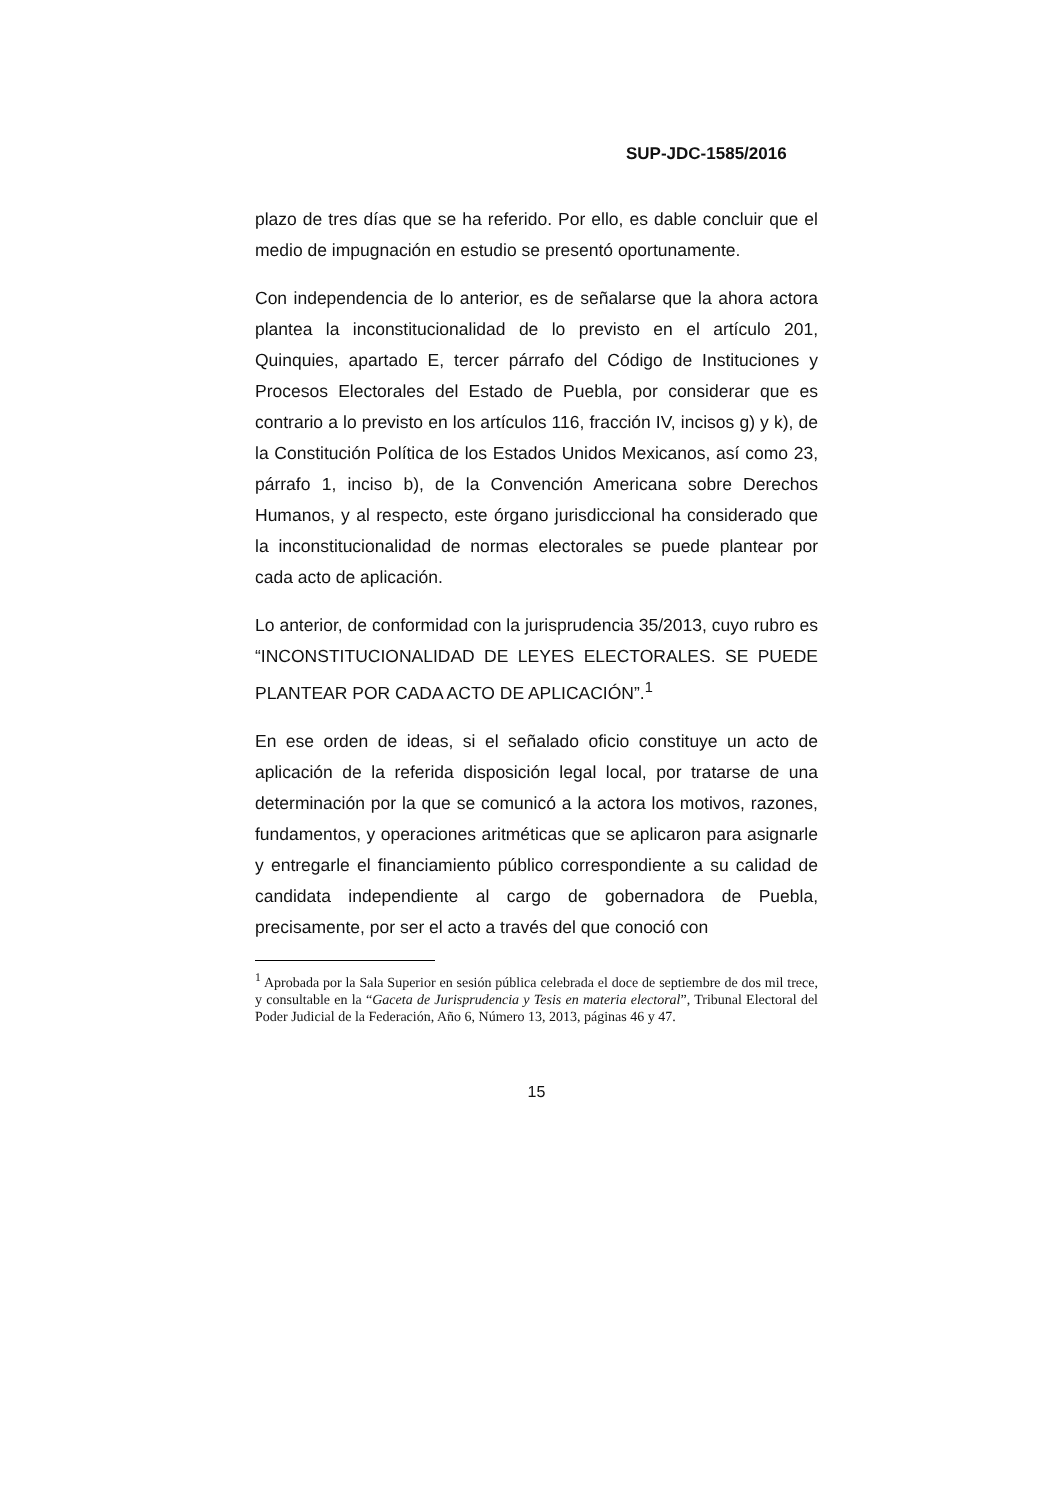SUP-JDC-1585/2016
plazo de tres días que se ha referido. Por ello, es dable concluir que el medio de impugnación en estudio se presentó oportunamente.
Con independencia de lo anterior, es de señalarse que la ahora actora plantea la inconstitucionalidad de lo previsto en el artículo 201, Quinquies, apartado E, tercer párrafo del Código de Instituciones y Procesos Electorales del Estado de Puebla, por considerar que es contrario a lo previsto en los artículos 116, fracción IV, incisos g) y k), de la Constitución Política de los Estados Unidos Mexicanos, así como 23, párrafo 1, inciso b), de la Convención Americana sobre Derechos Humanos, y al respecto, este órgano jurisdiccional ha considerado que la inconstitucionalidad de normas electorales se puede plantear por cada acto de aplicación.
Lo anterior, de conformidad con la jurisprudencia 35/2013, cuyo rubro es “INCONSTITUCIONALIDAD DE LEYES ELECTORALES. SE PUEDE PLANTEAR POR CADA ACTO DE APLICACIÓN”.<sup>1</sup>
En ese orden de ideas, si el señalado oficio constituye un acto de aplicación de la referida disposición legal local, por tratarse de una determinación por la que se comunicó a la actora los motivos, razones, fundamentos, y operaciones aritméticas que se aplicaron para asignarle y entregarle el financiamiento público correspondiente a su calidad de candidata independiente al cargo de gobernadora de Puebla, precisamente, por ser el acto a través del que conoció con
<sup>1</sup> Aprobada por la Sala Superior en sesión pública celebrada el doce de septiembre de dos mil trece, y consultable en la “Gaceta de Jurisprudencia y Tesis en materia electoral”, Tribunal Electoral del Poder Judicial de la Federación, Año 6, Número 13, 2013, páginas 46 y 47.
15